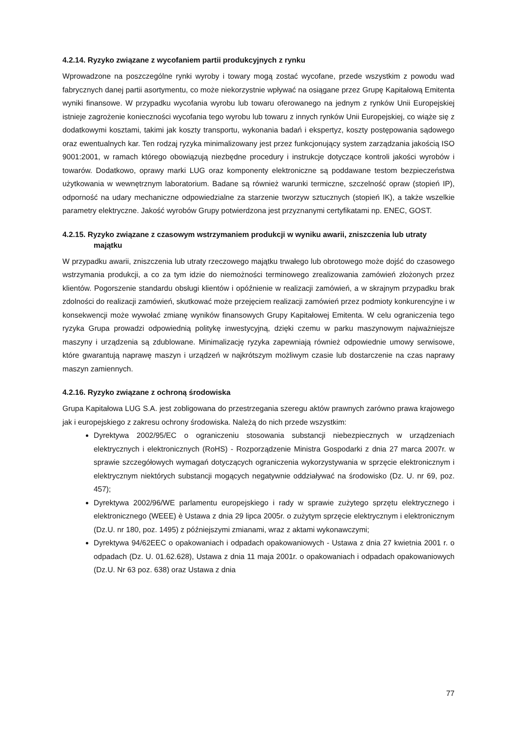4.2.14. Ryzyko związane z wycofaniem partii produkcyjnych z rynku
Wprowadzone na poszczególne rynki wyroby i towary mogą zostać wycofane, przede wszystkim z powodu wad fabrycznych danej partii asortymentu, co może niekorzystnie wpływać na osiągane przez Grupę Kapitałową Emitenta wyniki finansowe. W przypadku wycofania wyrobu lub towaru oferowanego na jednym z rynków Unii Europejskiej istnieje zagrożenie konieczności wycofania tego wyrobu lub towaru z innych rynków Unii Europejskiej, co wiąże się z dodatkowymi kosztami, takimi jak koszty transportu, wykonania badań i ekspertyz, koszty postępowania sądowego oraz ewentualnych kar. Ten rodzaj ryzyka minimalizowany jest przez funkcjonujący system zarządzania jakością ISO 9001:2001, w ramach którego obowiązują niezbędne procedury i instrukcje dotyczące kontroli jakości wyrobów i towarów. Dodatkowo, oprawy marki LUG oraz komponenty elektroniczne są poddawane testom bezpieczeństwa użytkowania w wewnętrznym laboratorium. Badane są również warunki termiczne, szczelność opraw (stopień IP), odporność na udary mechaniczne odpowiedzialne za starzenie tworzyw sztucznych (stopień IK), a także wszelkie parametry elektryczne. Jakość wyrobów Grupy potwierdzona jest przyznanymi certyfikatami np. ENEC, GOST.
4.2.15. Ryzyko związane z czasowym wstrzymaniem produkcji w wyniku awarii, zniszczenia lub utraty majątku
W przypadku awarii, zniszczenia lub utraty rzeczowego majątku trwałego lub obrotowego może dojść do czasowego wstrzymania produkcji, a co za tym idzie do niemożności terminowego zrealizowania zamówień złożonych przez klientów. Pogorszenie standardu obsługi klientów i opóźnienie w realizacji zamówień, a w skrajnym przypadku brak zdolności do realizacji zamówień, skutkować może przejęciem realizacji zamówień przez podmioty konkurencyjne i w konsekwencji może wywołać zmianę wyników finansowych Grupy Kapitałowej Emitenta. W celu ograniczenia tego ryzyka Grupa prowadzi odpowiednią politykę inwestycyjną, dzięki czemu w parku maszynowym najważniejsze maszyny i urządzenia są zdublowane. Minimalizację ryzyka zapewniają również odpowiednie umowy serwisowe, które gwarantują naprawę maszyn i urządzeń w najkrótszym możliwym czasie lub dostarczenie na czas naprawy maszyn zamiennych.
4.2.16. Ryzyko związane z ochroną środowiska
Grupa Kapitałowa LUG S.A. jest zobligowana do przestrzegania szeregu aktów prawnych zarówno prawa krajowego jak i europejskiego z zakresu ochrony środowiska. Należą do nich przede wszystkim:
Dyrektywa 2002/95/EC o ograniczeniu stosowania substancji niebezpiecznych w urządzeniach elektrycznych i elektronicznych (RoHS) - Rozporządzenie Ministra Gospodarki z dnia 27 marca 2007r. w sprawie szczegółowych wymagań dotyczących ograniczenia wykorzystywania w sprzęcie elektronicznym i elektrycznym niektórych substancji mogących negatywnie oddziaływać na środowisko (Dz. U. nr 69, poz. 457);
Dyrektywa 2002/96/WE parlamentu europejskiego i rady w sprawie zużytego sprzętu elektrycznego i elektronicznego (WEEE) è Ustawa z dnia 29 lipca 2005r. o zużytym sprzęcie elektrycznym i elektronicznym (Dz.U. nr 180, poz. 1495) z późniejszymi zmianami, wraz z aktami wykonawczymi;
Dyrektywa 94/62EEC o opakowaniach i odpadach opakowaniowych - Ustawa z dnia 27 kwietnia 2001 r. o odpadach (Dz. U. 01.62.628), Ustawa z dnia 11 maja 2001r. o opakowaniach i odpadach opakowaniowych (Dz.U. Nr 63 poz. 638) oraz Ustawa z dnia
77